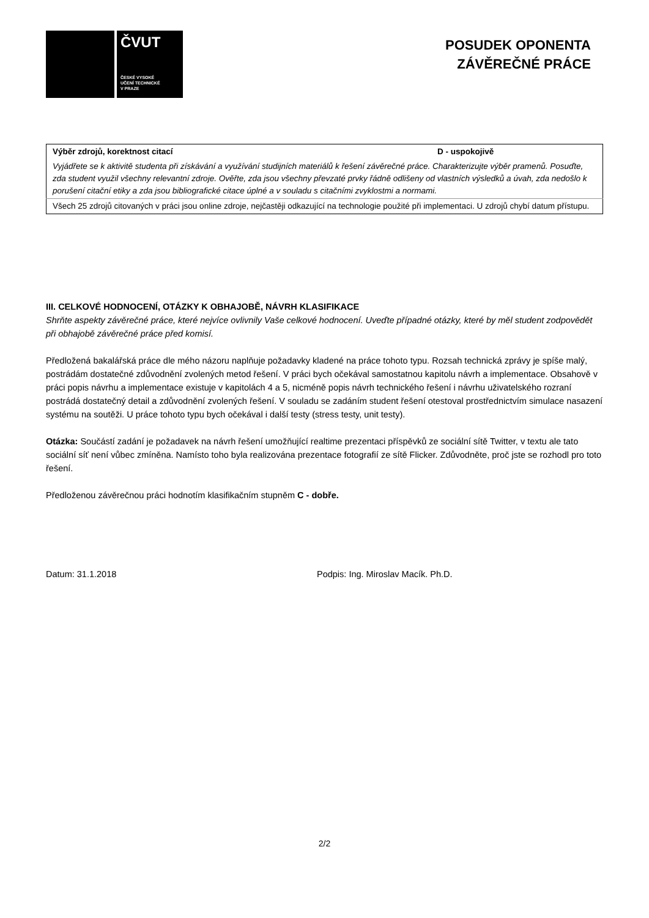ČVUT
ČESKÉ VYSOKÉ
UČENÍ TECHNICKÉ
V PRAZE
POSUDEK OPONENTA
ZÁVĚREČNÉ PRÁCE
| Výběr zdrojů, korektnost citací | D - uspokojivě |
| Vyjádřete se k aktivitě studenta při získávání a využívání studijních materiálů k řešení závěrečné práce. Charakterizujte výběr pramenů. Posuďte, zda student využil všechny relevantní zdroje. Ověřte, zda jsou všechny převzaté prvky řádně odlišeny od vlastních výsledků a úvah, zda nedošlo k porušení citační etiky a zda jsou bibliografické citace úplné a v souladu s citačními zvyklostmi a normami. | |
| Všech 25 zdrojů citovaných v práci jsou online zdroje, nejčastěji odkazující na technologie použité při implementaci. U zdrojů chybí datum přístupu. | |
III. CELKOVÉ HODNOCENÍ, OTÁZKY K OBHAJOBĚ, NÁVRH KLASIFIKACE
Shrňte aspekty závěrečné práce, které nejvíce ovlivnily Vaše celkové hodnocení. Uveďte případné otázky, které by měl student zodpovědět při obhajobě závěrečné práce před komisí.
Předložená bakalářská práce dle mého názoru naplňuje požadavky kladené na práce tohoto typu. Rozsah technická zprávy je spíše malý, postrádám dostatečné zdůvodnění zvolených metod řešení. V práci bych očekával samostatnou kapitolu návrh a implementace. Obsahově v práci popis návrhu a implementace existuje v kapitolách 4 a 5, nicméně popis návrh technického řešení i návrhu uživatelského rozraní postrádá dostatečný detail a zdůvodnění zvolených řešení. V souladu se zadáním student řešení otestoval prostřednictvím simulace nasazení systému na soutěži. U práce tohoto typu bych očekával i další testy (stress testy, unit testy).
Otázka: Součástí zadání je požadavek na návrh řešení umožňující realtime prezentaci příspěvků ze sociální sítě Twitter, v textu ale tato sociální síť není vůbec zmíněna. Namísto toho byla realizována prezentace fotografií ze sítě Flicker. Zdůvodněte, proč jste se rozhodl pro toto řešení.
Předloženou závěrečnou práci hodnotím klasifikačním stupněm C - dobře.
Datum: 31.1.2018 Podpis: Ing. Miroslav Macík. Ph.D.
2/2